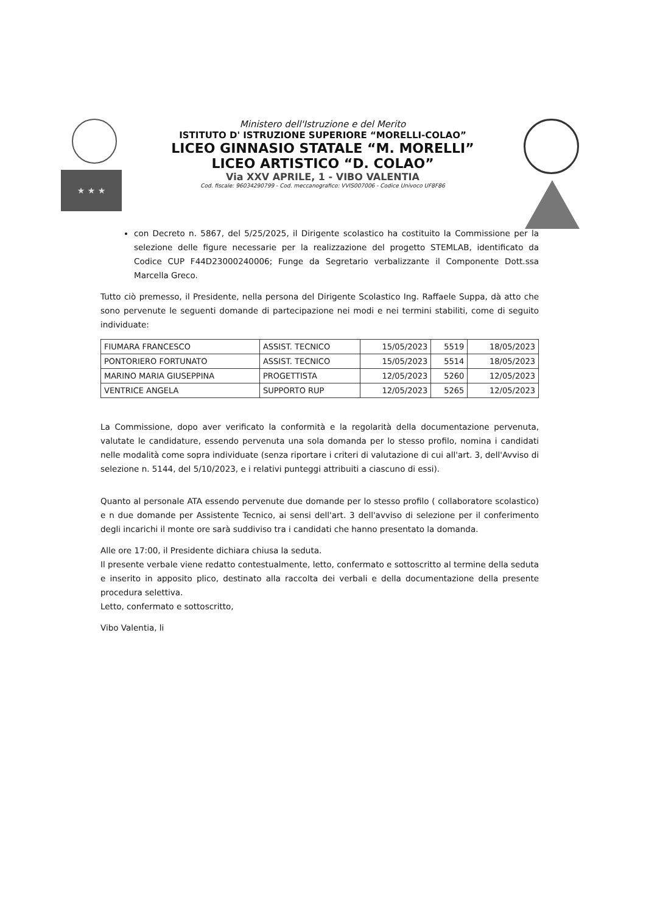★ ★ ★
Ministero dell'Istruzione e del Merito
ISTITUTO D' ISTRUZIONE SUPERIORE “MORELLI-COLAO”
LICEO GINNASIO STATALE “M. MORELLI”
LICEO ARTISTICO “D. COLAO”
Via XXV APRILE, 1 - VIBO VALENTIA
Cod. fiscale: 96034290799 - Cod. meccanografico: VVIS007006 - Codice Univoco UF8F86
con Decreto n. 5867, del 5/25/2025, il Dirigente scolastico ha costituito la Commissione per la selezione delle figure necessarie per la realizzazione del progetto STEMLAB, identificato da Codice CUP F44D23000240006; Funge da Segretario verbalizzante il Componente Dott.ssa Marcella Greco.
Tutto ciò premesso, il Presidente, nella persona del Dirigente Scolastico Ing. Raffaele Suppa, dà atto che sono pervenute le seguenti domande di partecipazione nei modi e nei termini stabiliti, come di seguito individuate:
| FIUMARA FRANCESCO | ASSIST. TECNICO | 15/05/2023 | 5519 | 18/05/2023 |
| PONTORIERO FORTUNATO | ASSIST. TECNICO | 15/05/2023 | 5514 | 18/05/2023 |
| MARINO MARIA GIUSEPPINA | PROGETTISTA | 12/05/2023 | 5260 | 12/05/2023 |
| VENTRICE ANGELA | SUPPORTO RUP | 12/05/2023 | 5265 | 12/05/2023 |
La Commissione, dopo aver verificato la conformità e la regolarità della documentazione pervenuta, valutate le candidature, essendo pervenuta una sola domanda per lo stesso profilo, nomina i candidati nelle modalità come sopra individuate (senza riportare i criteri di valutazione di cui all'art. 3, dell'Avviso di selezione n. 5144, del 5/10/2023, e i relativi punteggi attribuiti a ciascuno di essi).
Quanto al personale ATA essendo pervenute due domande per lo stesso profilo ( collaboratore scolastico) e n due domande per Assistente Tecnico, ai sensi dell'art. 3 dell'avviso di selezione per il conferimento degli incarichi il monte ore sarà suddiviso tra i candidati che hanno presentato la domanda.
Alle ore 17:00, il Presidente dichiara chiusa la seduta.
Il presente verbale viene redatto contestualmente, letto, confermato e sottoscritto al termine della seduta e inserito in apposito plico, destinato alla raccolta dei verbali e della documentazione della presente procedura selettiva.
Letto, confermato e sottoscritto,
Vibo Valentia, li